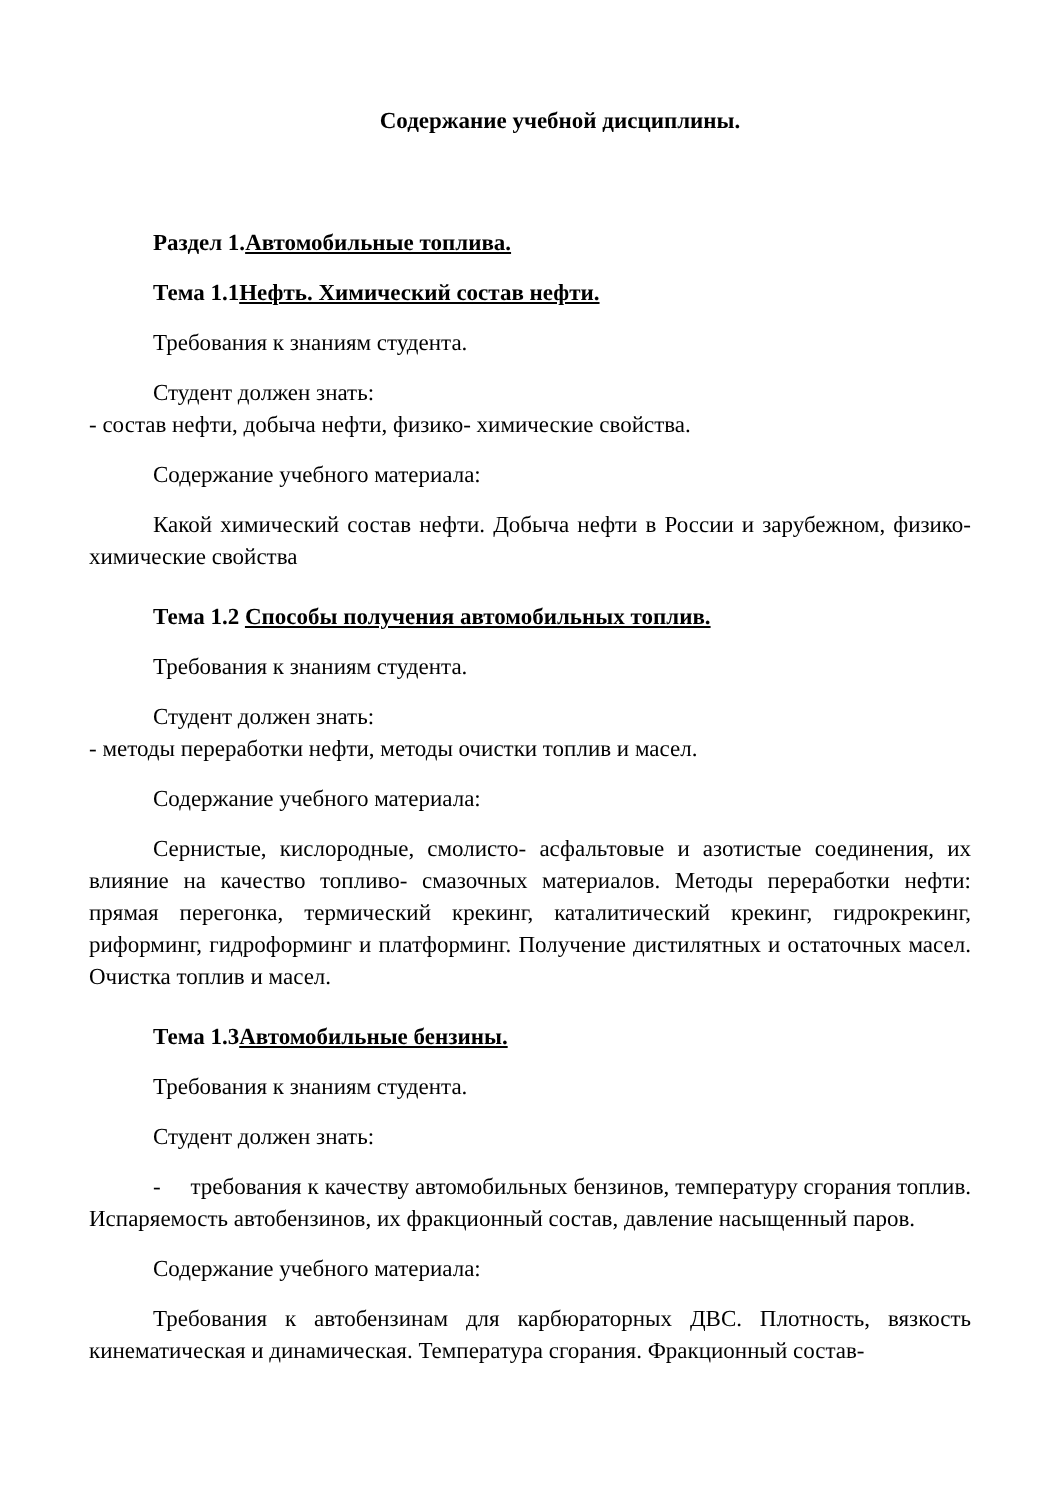Содержание учебной дисциплины.
Раздел 1.Автомобильные топлива.
Тема 1.1Нефть. Химический состав нефти.
Требования к знаниям студента.
Студент должен знать:
- состав нефти, добыча нефти, физико- химические свойства.
Содержание учебного материала:
Какой химический состав нефти. Добыча нефти в России и зарубежном, физико- химические свойства
Тема 1.2 Способы получения автомобильных топлив.
Требования к знаниям студента.
Студент должен знать:
- методы переработки нефти, методы очистки топлив и масел.
Содержание учебного материала:
Сернистые, кислородные, смолисто- асфальтовые и азотистые соединения, их влияние на качество топливо- смазочных материалов. Методы переработки нефти: прямая перегонка, термический крекинг, каталитический крекинг, гидрокрекинг, риформинг, гидроформинг и платформинг. Получение дистилятных и остаточных масел. Очистка топлив и масел.
Тема 1.3Автомобильные бензины.
Требования к знаниям студента.
Студент должен знать:
- требования к качеству автомобильных бензинов, температуру сгорания топлив. Испаряемость автобензинов, их фракционный состав, давление насыщенный паров.
Содержание учебного материала:
Требования к автобензинам для карбюраторных ДВС. Плотность, вязкость кинематическая и динамическая. Температура сгорания. Фракционный состав-